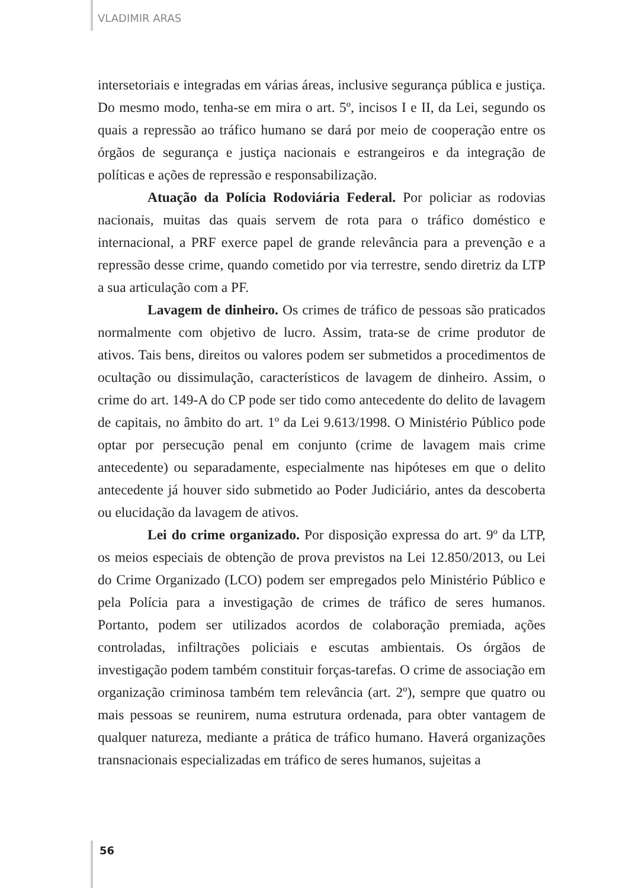VLADIMIR ARAS
intersetoriais e integradas em várias áreas, inclusive segurança pública e justiça. Do mesmo modo, tenha-se em mira o art. 5º, incisos I e II, da Lei, segundo os quais a repressão ao tráfico humano se dará por meio de cooperação entre os órgãos de segurança e justiça nacionais e estrangeiros e da integração de políticas e ações de repressão e responsabilização.
Atuação da Polícia Rodoviária Federal. Por policiar as rodovias nacionais, muitas das quais servem de rota para o tráfico doméstico e internacional, a PRF exerce papel de grande relevância para a prevenção e a repressão desse crime, quando cometido por via terrestre, sendo diretriz da LTP a sua articulação com a PF.
Lavagem de dinheiro. Os crimes de tráfico de pessoas são praticados normalmente com objetivo de lucro. Assim, trata-se de crime produtor de ativos. Tais bens, direitos ou valores podem ser submetidos a procedimentos de ocultação ou dissimulação, característicos de lavagem de dinheiro. Assim, o crime do art. 149-A do CP pode ser tido como antecedente do delito de lavagem de capitais, no âmbito do art. 1º da Lei 9.613/1998. O Ministério Público pode optar por persecução penal em conjunto (crime de lavagem mais crime antecedente) ou separadamente, especialmente nas hipóteses em que o delito antecedente já houver sido submetido ao Poder Judiciário, antes da descoberta ou elucidação da lavagem de ativos.
Lei do crime organizado. Por disposição expressa do art. 9º da LTP, os meios especiais de obtenção de prova previstos na Lei 12.850/2013, ou Lei do Crime Organizado (LCO) podem ser empregados pelo Ministério Público e pela Polícia para a investigação de crimes de tráfico de seres humanos. Portanto, podem ser utilizados acordos de colaboração premiada, ações controladas, infiltrações policiais e escutas ambientais. Os órgãos de investigação podem também constituir forças-tarefas. O crime de associação em organização criminosa também tem relevância (art. 2º), sempre que quatro ou mais pessoas se reunirem, numa estrutura ordenada, para obter vantagem de qualquer natureza, mediante a prática de tráfico humano. Haverá organizações transnacionais especializadas em tráfico de seres humanos, sujeitas a
56